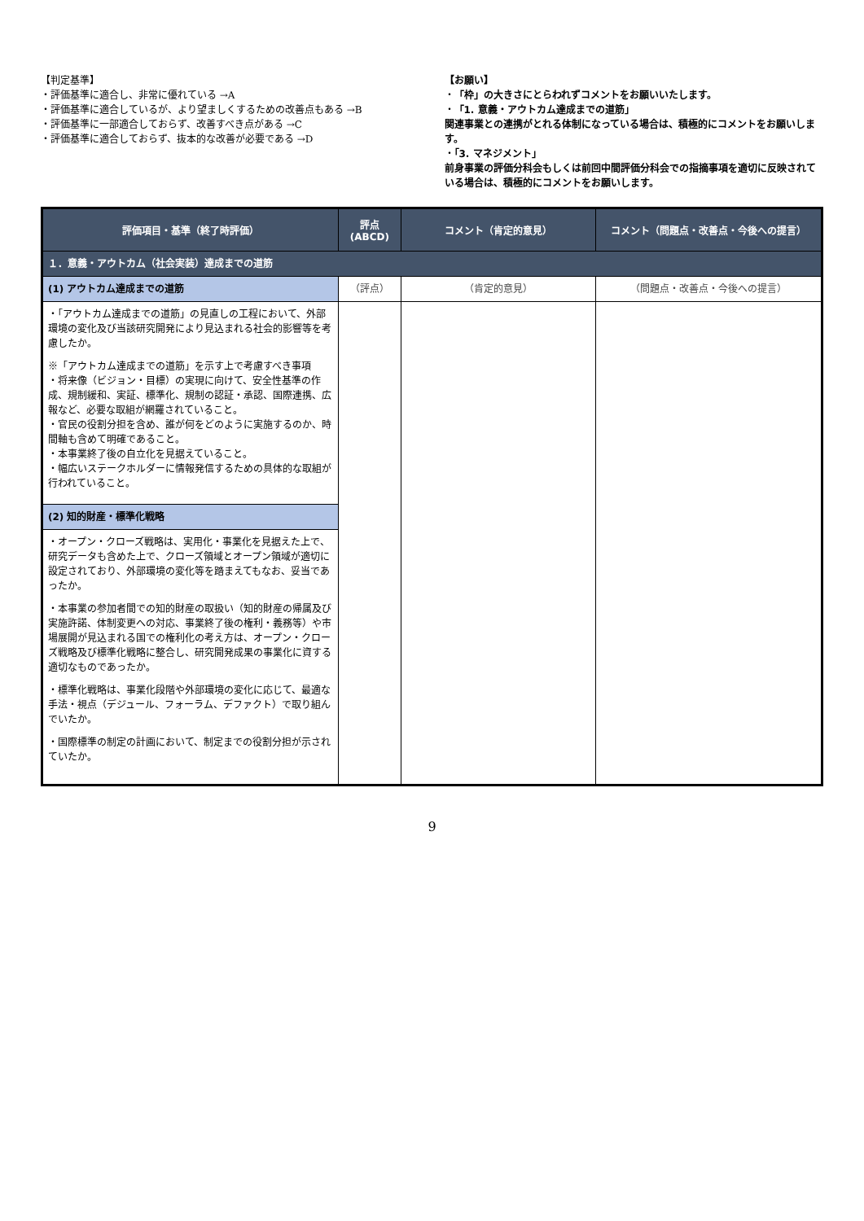【判定基準】
・評価基準に適合し、非常に優れている →A
・評価基準に適合しているが、より望ましくするための改善点もある →B
・評価基準に一部適合しておらず、改善すべき点がある →C
・評価基準に適合しておらず、抜本的な改善が必要である →D
【お願い】
・「枠」の大きさにとらわれずコメントをお願いいたします。
・「1. 意義・アウトカム達成までの道筋」
関連事業との連携がとれる体制になっている場合は、積極的にコメントをお願いします。
・「3. マネジメント」
前身事業の評価分科会もしくは前回中間評価分科会での指摘事項を適切に反映されている場合は、積極的にコメントをお願いします。
| 評価項目・基準（終了時評価） | 評点 (ABCD) | コメント（肯定的意見） | コメント（問題点・改善点・今後への提言） |
| --- | --- | --- | --- |
| １．意義・アウトカム（社会実装）達成までの道筋 | | | |
| (1) アウトカム達成までの道筋 | （評点） | （肯定的意見） | （問題点・改善点・今後への提言） |
| ・「アウトカム達成までの道筋」の見直しの工程において、外部環境の変化及び当該研究開発により見込まれる社会的影響等を考慮したか。 ※「アウトカム達成までの道筋」を示す上で考慮すべき事項 ・将来像（ビジョン・目標）の実現に向けて、安全性基準の作成、規制緩和、実証、標準化、規制の認証・承認、国際連携、広報など、必要な取組が網羅されていること。 ・官民の役割分担を含め、誰が何をどのように実施するのか、時間軸も含めて明確であること。 ・本事業終了後の自立化を見据えていること。 ・幅広いステークホルダーに情報発信するための具体的な取組が行われていること。 | | | |
| (2) 知的財産・標準化戦略 | | | |
| ・オープン・クローズ戦略は、実用化・事業化を見据えた上で、研究データも含めた上で、クローズ領域とオープン領域が適切に設定されており、外部環境の変化等を踏まえてもなお、妥当であったか。 ・本事業の参加者間での知的財産の取扱い（知的財産の帰属及び実施許諾、体制変更への対応、事業終了後の権利・義務等）や市場展開が見込まれる国での権利化の考え方は、オープン・クローズ戦略及び標準化戦略に整合し、研究開発成果の事業化に資する適切なものであったか。 ・標準化戦略は、事業化段階や外部環境の変化に応じて、最適な手法・視点（デジュール、フォーラム、デファクト）で取り組んでいたか。 ・国際標準の制定の計画において、制定までの役割分担が示されていたか。 | | | |
9